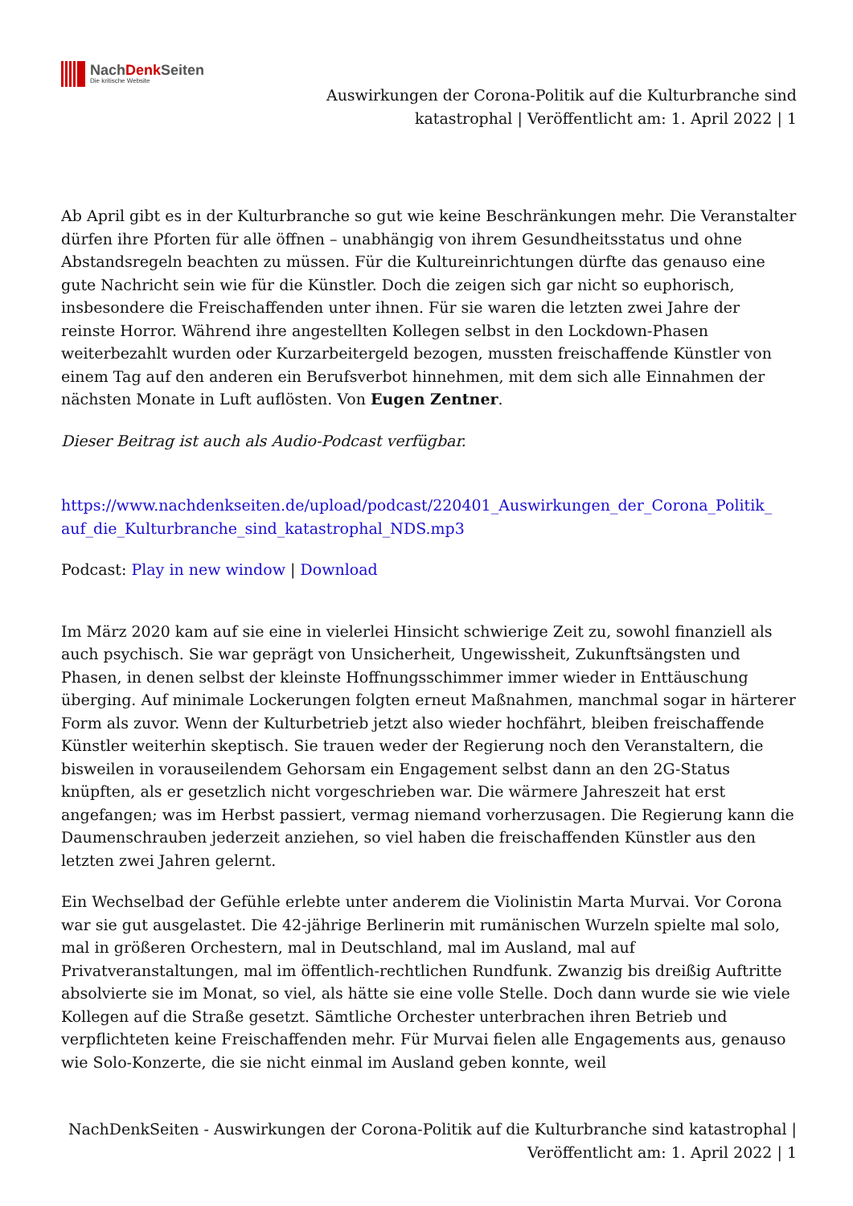NachDenk Seiten
Die kritische Website
Auswirkungen der Corona-Politik auf die Kulturbranche sind katastrophal | Veröffentlicht am: 1. April 2022 | 1
Ab April gibt es in der Kulturbranche so gut wie keine Beschränkungen mehr. Die Veranstalter dürfen ihre Pforten für alle öffnen – unabhängig von ihrem Gesundheitsstatus und ohne Abstandsregeln beachten zu müssen. Für die Kultureinrichtungen dürfte das genauso eine gute Nachricht sein wie für die Künstler. Doch die zeigen sich gar nicht so euphorisch, insbesondere die Freischaffenden unter ihnen. Für sie waren die letzten zwei Jahre der reinste Horror. Während ihre angestellten Kollegen selbst in den Lockdown-Phasen weiterbezahlt wurden oder Kurzarbeitergeld bezogen, mussten freischaffende Künstler von einem Tag auf den anderen ein Berufsverbot hinnehmen, mit dem sich alle Einnahmen der nächsten Monate in Luft auflösten. Von Eugen Zentner.
Dieser Beitrag ist auch als Audio-Podcast verfügbar.
https://www.nachdenkseiten.de/upload/podcast/220401_Auswirkungen_der_Corona_Politik_ auf_die_Kulturbranche_sind_katastrophal_NDS.mp3
Podcast: Play in new window | Download
Im März 2020 kam auf sie eine in vielerlei Hinsicht schwierige Zeit zu, sowohl finanziell als auch psychisch. Sie war geprägt von Unsicherheit, Ungewissheit, Zukunftsängsten und Phasen, in denen selbst der kleinste Hoffnungsschimmer immer wieder in Enttäuschung überging. Auf minimale Lockerungen folgten erneut Maßnahmen, manchmal sogar in härterer Form als zuvor. Wenn der Kulturbetrieb jetzt also wieder hochfährt, bleiben freischaffende Künstler weiterhin skeptisch. Sie trauen weder der Regierung noch den Veranstaltern, die bisweilen in vorauseilendem Gehorsam ein Engagement selbst dann an den 2G-Status knüpften, als er gesetzlich nicht vorgeschrieben war. Die wärmere Jahreszeit hat erst angefangen; was im Herbst passiert, vermag niemand vorherzusagen. Die Regierung kann die Daumenschrauben jederzeit anziehen, so viel haben die freischaffenden Künstler aus den letzten zwei Jahren gelernt.
Ein Wechselbad der Gefühle erlebte unter anderem die Violinistin Marta Murvai. Vor Corona war sie gut ausgelastet. Die 42-jährige Berlinerin mit rumänischen Wurzeln spielte mal solo, mal in größeren Orchestern, mal in Deutschland, mal im Ausland, mal auf Privatveranstaltungen, mal im öffentlich-rechtlichen Rundfunk. Zwanzig bis dreißig Auftritte absolvierte sie im Monat, so viel, als hätte sie eine volle Stelle. Doch dann wurde sie wie viele Kollegen auf die Straße gesetzt. Sämtliche Orchester unterbrachen ihren Betrieb und verpflichteten keine Freischaffenden mehr. Für Murvai fielen alle Engagements aus, genauso wie Solo-Konzerte, die sie nicht einmal im Ausland geben konnte, weil
NachDenkSeiten - Auswirkungen der Corona-Politik auf die Kulturbranche sind katastrophal | Veröffentlicht am: 1. April 2022 | 1